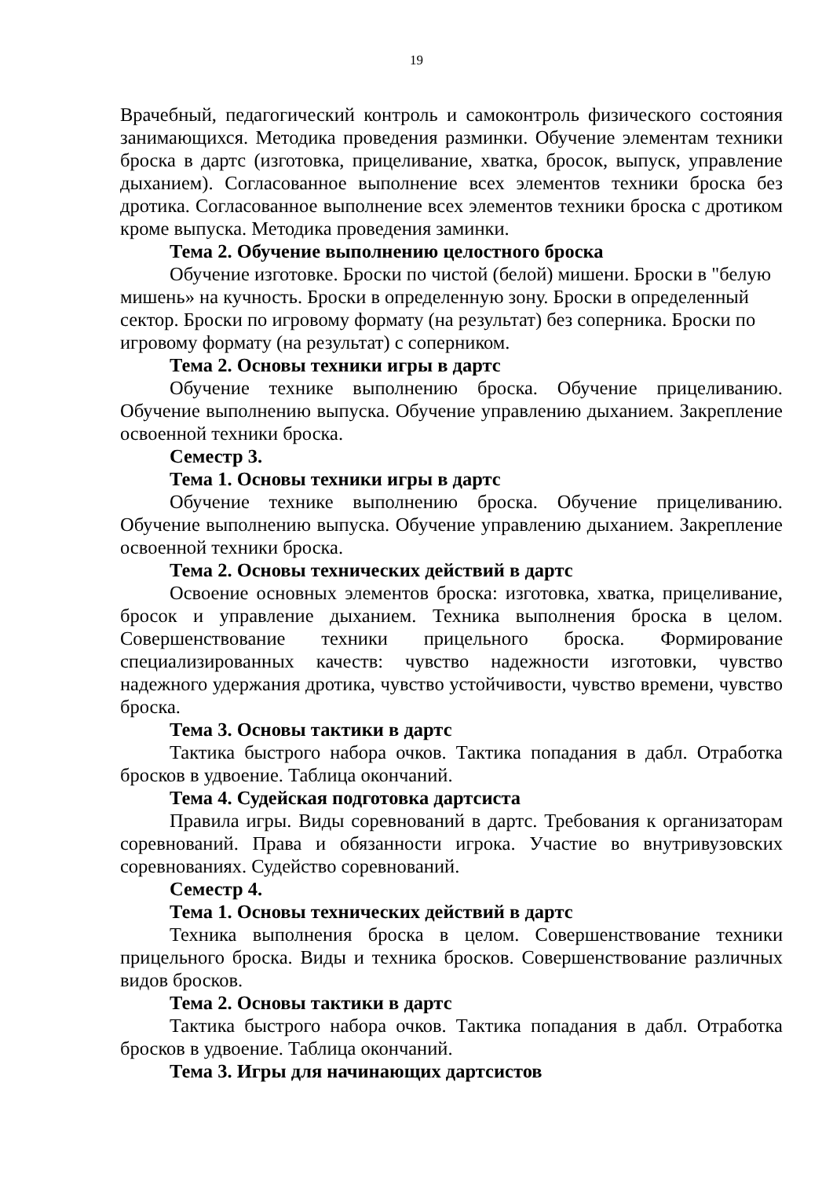19
Врачебный, педагогический контроль и самоконтроль физического состояния занимающихся. Методика проведения разминки. Обучение элементам техники броска в дартс (изготовка, прицеливание, хватка, бросок, выпуск, управление дыханием). Согласованное выполнение всех элементов техники броска без дротика. Согласованное выполнение всех элементов техники броска с дротиком кроме выпуска. Методика проведения заминки.
Тема 2. Обучение выполнению целостного броска
Обучение изготовке. Броски по чистой (белой) мишени. Броски в "белую мишень» на кучность. Броски в определенную зону. Броски в определенный сектор. Броски по игровому формату (на результат) без соперника. Броски по игровому формату (на результат) с соперником.
Тема 2. Основы техники игры в дартс
Обучение технике выполнению броска. Обучение прицеливанию. Обучение выполнению выпуска. Обучение управлению дыханием. Закрепление освоенной техники броска.
Семестр 3.
Тема 1. Основы техники игры в дартс
Обучение технике выполнению броска. Обучение прицеливанию. Обучение выполнению выпуска. Обучение управлению дыханием. Закрепление освоенной техники броска.
Тема 2. Основы технических действий в дартс
Освоение основных элементов броска: изготовка, хватка, прицеливание, бросок и управление дыханием. Техника выполнения броска в целом. Совершенствование техники прицельного броска. Формирование специализированных качеств: чувство надежности изготовки, чувство надежного удержания дротика, чувство устойчивости, чувство времени, чувство броска.
Тема 3. Основы тактики в дартс
Тактика быстрого набора очков. Тактика попадания в дабл. Отработка бросков в удвоение. Таблица окончаний.
Тема 4. Судейская подготовка дартсиста
Правила игры. Виды соревнований в дартс. Требования к организаторам соревнований. Права и обязанности игрока. Участие во внутривузовских соревнованиях. Судейство соревнований.
Семестр 4.
Тема 1. Основы технических действий в дартс
Техника выполнения броска в целом. Совершенствование техники прицельного броска. Виды и техника бросков. Совершенствование различных видов бросков.
Тема 2. Основы тактики в дартс
Тактика быстрого набора очков. Тактика попадания в дабл. Отработка бросков в удвоение. Таблица окончаний.
Тема 3. Игры для начинающих дартсистов